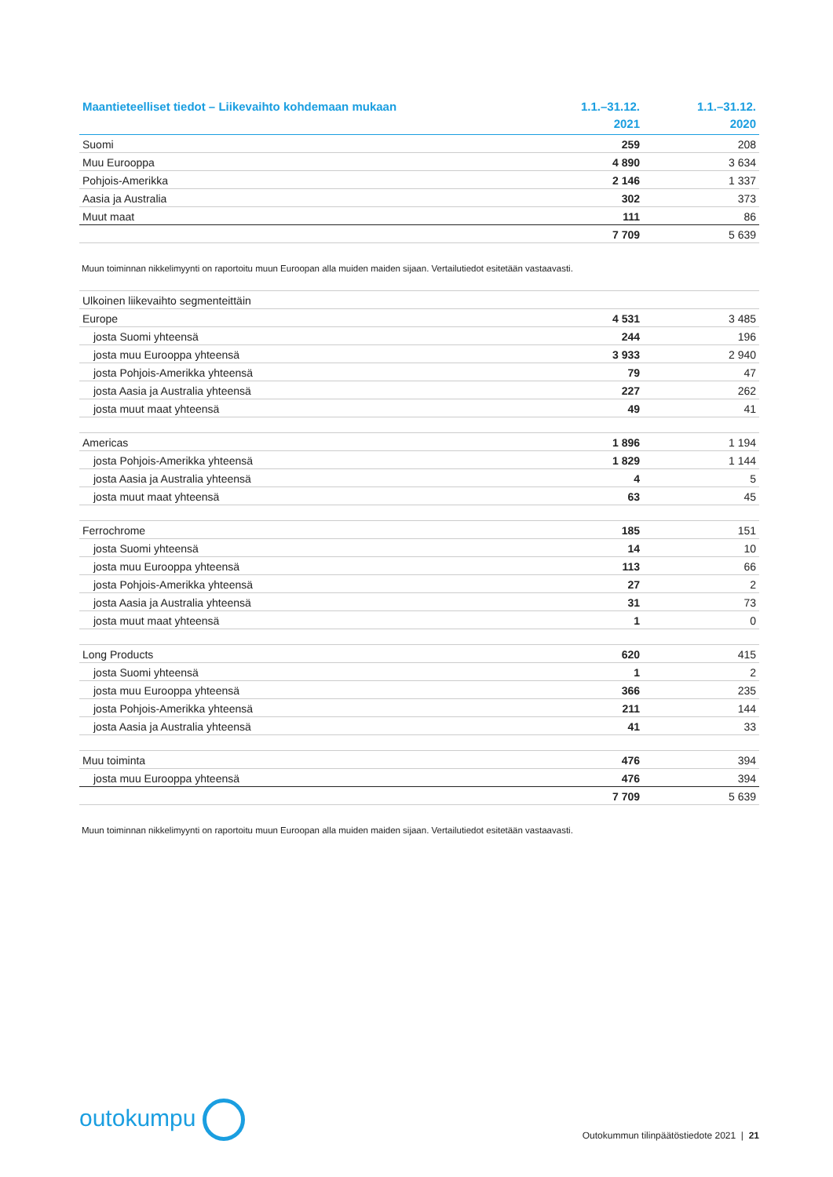| Maantieteelliset tiedot – Liikevaihto kohdemaan mukaan | 1.1.–31.12. 2021 | 1.1.–31.12. 2020 |
| --- | --- | --- |
| Suomi | 259 | 208 |
| Muu Eurooppa | 4 890 | 3 634 |
| Pohjois-Amerikka | 2 146 | 1 337 |
| Aasia ja Australia | 302 | 373 |
| Muut maat | 111 | 86 |
| | 7 709 | 5 639 |
Muun toiminnan nikkelimyynti on raportoitu muun Euroopan alla muiden maiden sijaan. Vertailutiedot esitetään vastaavasti.
| Ulkoinen liikevaihto segmenteittäin | | |
| Europe | 4 531 | 3 485 |
| josta Suomi yhteensä | 244 | 196 |
| josta muu Eurooppa yhteensä | 3 933 | 2 940 |
| josta Pohjois-Amerikka yhteensä | 79 | 47 |
| josta Aasia ja Australia yhteensä | 227 | 262 |
| josta muut maat yhteensä | 49 | 41 |
| Americas | 1 896 | 1 194 |
| josta Pohjois-Amerikka yhteensä | 1 829 | 1 144 |
| josta Aasia ja Australia yhteensä | 4 | 5 |
| josta muut maat yhteensä | 63 | 45 |
| Ferrochrome | 185 | 151 |
| josta Suomi yhteensä | 14 | 10 |
| josta muu Eurooppa yhteensä | 113 | 66 |
| josta Pohjois-Amerikka yhteensä | 27 | 2 |
| josta Aasia ja Australia yhteensä | 31 | 73 |
| josta muut maat yhteensä | 1 | 0 |
| Long Products | 620 | 415 |
| josta Suomi yhteensä | 1 | 2 |
| josta muu Eurooppa yhteensä | 366 | 235 |
| josta Pohjois-Amerikka yhteensä | 211 | 144 |
| josta Aasia ja Australia yhteensä | 41 | 33 |
| Muu toiminta | 476 | 394 |
| josta muu Eurooppa yhteensä | 476 | 394 |
| | 7 709 | 5 639 |
Muun toiminnan nikkelimyynti on raportoitu muun Euroopan alla muiden maiden sijaan. Vertailutiedot esitetään vastaavasti.
outokumpu
Outokummun tilinpäätöstiedote 2021 | 21